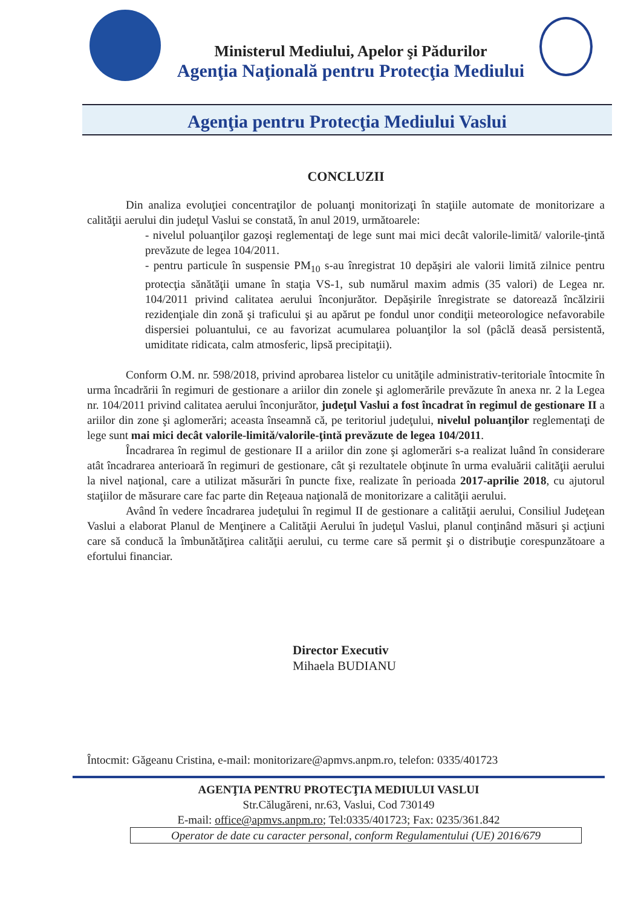Ministerul Mediului, Apelor şi Pădurilor
Agenţia Naţională pentru Protecţia Mediului
Agenţia pentru Protecţia Mediului Vaslui
CONCLUZII
Din analiza evoluţiei concentraţilor de poluanţi monitorizaţi în staţiile automate de monitorizare a calităţii aerului din judeţul Vaslui se constată, în anul 2019, următoarele:
- nivelul poluanţilor gazoşi reglementaţi de lege sunt mai mici decât valorile-limită/ valorile-ţintă prevăzute de legea 104/2011.
- pentru particule în suspensie PM<sub>10</sub> s-au înregistrat 10 depăşiri ale valorii limită zilnice pentru protecţia sănătăţii umane în staţia VS-1, sub numărul maxim admis (35 valori) de Legea nr. 104/2011 privind calitatea aerului înconjurător. Depăşirile înregistrate se datorează încălzirii rezidenţiale din zonă şi traficului şi au apărut pe fondul unor condiţii meteorologice nefavorabile dispersiei poluantului, ce au favorizat acumularea poluanţilor la sol (pâclă deasă persistentă, umiditate ridicata, calm atmosferic, lipsă precipitaţii).
Conform O.M. nr. 598/2018, privind aprobarea listelor cu unităţile administrativ-teritoriale întocmite în urma încadrării în regimuri de gestionare a ariilor din zonele şi aglomerările prevăzute în anexa nr. 2 la Legea nr. 104/2011 privind calitatea aerului înconjurător, judeţul Vaslui a fost încadrat în regimul de gestionare II a ariilor din zone şi aglomerări; aceasta înseamnă că, pe teritoriul judeţului, nivelul poluanţilor reglementaţi de lege sunt mai mici decât valorile-limită/valorile-ţintă prevăzute de legea 104/2011.
Încadrarea în regimul de gestionare II a ariilor din zone şi aglomerări s-a realizat luând în considerare atât încadrarea anterioară în regimuri de gestionare, cât şi rezultatele obţinute în urma evaluării calităţii aerului la nivel naţional, care a utilizat măsurări în puncte fixe, realizate în perioada 2017-aprilie 2018, cu ajutorul staţiilor de măsurare care fac parte din Reţeaua naţională de monitorizare a calităţii aerului.
Având în vedere încadrarea judeţului în regimul II de gestionare a calităţii aerului, Consiliul Judeţean Vaslui a elaborat Planul de Menţinere a Calităţii Aerului în judeţul Vaslui, planul conţinând măsuri şi acţiuni care să conducă la îmbunătăţirea calităţii aerului, cu terme care să permit şi o distribuţie corespunzătoare a efortului financiar.
Director Executiv
Mihaela BUDIANU
Întocmit: Găgeanu Cristina, e-mail: monitorizare@apmvs.anpm.ro, telefon: 0335/401723
AGENŢIA PENTRU PROTECŢIA MEDIULUI VASLUI
Str.Călugăreni, nr.63, Vaslui, Cod 730149
E-mail: office@apmvs.anpm.ro; Tel:0335/401723; Fax: 0235/361.842
Operator de date cu caracter personal, conform Regulamentului (UE) 2016/679